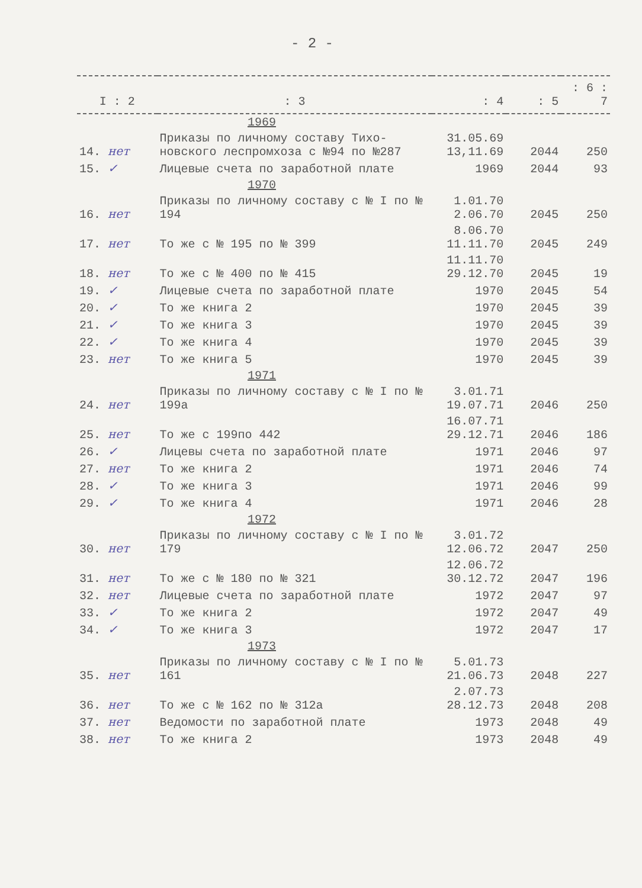- 2 -
| I : 2 | : 3 | : 4 | : 5 | : 6 : 7 |
| --- | --- | --- | --- | --- |
| 1969 | | | | |
| 14. нет | Приказы по личному составу Тихо- новского леспромхоза с №94 по №287 | 31.05.69 13,11.69 | 2044 | 250 |
| 15. ✓ | Лицевые счета по заработной плате | 1969 | 2044 | 93 |
| 1970 | | | | |
| 16. нет | Приказы по личному составу с № I по № 194 | 1.01.70 2.06.70 | 2045 | 250 |
| 17. нет | То же с № 195 по № 399 | 8.06.70 11.11.70 | 2045 | 249 |
| 18. нет | То же с № 400 по № 415 | 11.11.70 29.12.70 | 2045 | 19 |
| 19. ✓ | Лицевые счета по заработной плате | 1970 | 2045 | 54 |
| 20. ✓ | То же книга 2 | 1970 | 2045 | 39 |
| 21. ✓ | То же книга 3 | 1970 | 2045 | 39 |
| 22. ✓ | То же книга 4 | 1970 | 2045 | 39 |
| 23. нет | То же книга 5 | 1970 | 2045 | 39 |
| 1971 | | | | |
| 24. нет | Приказы по личному составу с № I по № 199а | 3.01.71 19.07.71 | 2046 | 250 |
| 25. нет | То же с 199по 442 | 16.07.71 29.12.71 | 2046 | 186 |
| 26. ✓ | Лицевы счета по заработной плате | 1971 | 2046 | 97 |
| 27. нет | То же книга 2 | 1971 | 2046 | 74 |
| 28. ✓ | То же книга 3 | 1971 | 2046 | 99 |
| 29. ✓ | То же книга 4 | 1971 | 2046 | 28 |
| 1972 | | | | |
| 30. нет | Приказы по личному составу с № I по № 179 | 3.01.72 12.06.72 | 2047 | 250 |
| 31. нет | То же с № 180 по № 321 | 12.06.72 30.12.72 | 2047 | 196 |
| 32. нет | Лицевые счета по заработной плате | 1972 | 2047 | 97 |
| 33. ✓ | То же книга 2 | 1972 | 2047 | 49 |
| 34. ✓ | То же книга 3 | 1972 | 2047 | 17 |
| 1973 | | | | |
| 35. нет | Приказы по личному составу с № I по № 161 | 5.01.73 21.06.73 | 2048 | 227 |
| 36. нет | То же с № 162 по № 312а | 2.07.73 28.12.73 | 2048 | 208 |
| 37. нет | Ведомости по заработной плате | 1973 | 2048 | 49 |
| 38. нет | То же книга 2 | 1973 | 2048 | 49 |